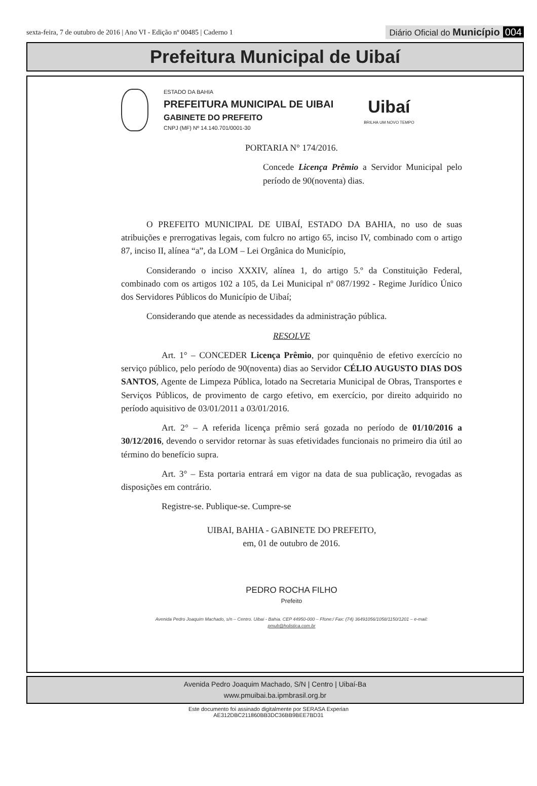sexta-feira, 7 de outubro de 2016 | Ano VI - Edição nº 00485 | Caderno 1
Diário Oficial do Município 004
Prefeitura Municipal de Uibaí
ESTADO DA BAHIA
PREFEITURA MUNICIPAL DE UIBAI
GABINETE DO PREFEITO
CNPJ (MF) Nº 14.140.701/0001-30
Uibaí
BRILHA UM NOVO TEMPO
PORTARIA N° 174/2016.
Concede Licença Prêmio a Servidor Municipal pelo período de 90(noventa) dias.
O PREFEITO MUNICIPAL DE UIBAÍ, ESTADO DA BAHIA, no uso de suas atribuições e prerrogativas legais, com fulcro no artigo 65, inciso IV, combinado com o artigo 87, inciso II, alínea “a”, da LOM – Lei Orgânica do Município,
Considerando o inciso XXXIV, alínea 1, do artigo 5.º da Constituição Federal, combinado com os artigos 102 a 105, da Lei Municipal nº 087/1992 - Regime Jurídico Único dos Servidores Públicos do Município de Uibaí;
Considerando que atende as necessidades da administração pública.
RESOLVE
Art. 1° – CONCEDER Licença Prêmio, por quinquênio de efetivo exercício no serviço público, pelo período de 90(noventa) dias ao Servidor CÉLIO AUGUSTO DIAS DOS SANTOS, Agente de Limpeza Pública, lotado na Secretaria Municipal de Obras, Transportes e Serviços Públicos, de provimento de cargo efetivo, em exercício, por direito adquirido no período aquisitivo de 03/01/2011 a 03/01/2016.
Art. 2° – A referida licença prêmio será gozada no período de 01/10/2016 a 30/12/2016, devendo o servidor retornar às suas efetividades funcionais no primeiro dia útil ao término do benefício supra.
Art. 3° – Esta portaria entrará em vigor na data de sua publicação, revogadas as disposições em contrário.
Registre-se. Publique-se. Cumpre-se
UIBAI, BAHIA - GABINETE DO PREFEITO,
em, 01 de outubro de 2016.
PEDRO ROCHA FILHO
Prefeito
Avenida Pedro Joaquim Machado, s/n – Centro. Uibaí - Bahia. CEP 44950-000 – Ffone:/ Fax: (74) 36491056/1058/1150/1201 – e-mail:
pmub@holistica.com.br
Avenida Pedro Joaquim Machado, S/N | Centro | Uibaí-Ba
www.pmuibai.ba.ipmbrasil.org.br
Este documento foi assinado digitalmente por SERASA Experian
AE312DBC211860BB3DC36BB9BEE7BD31